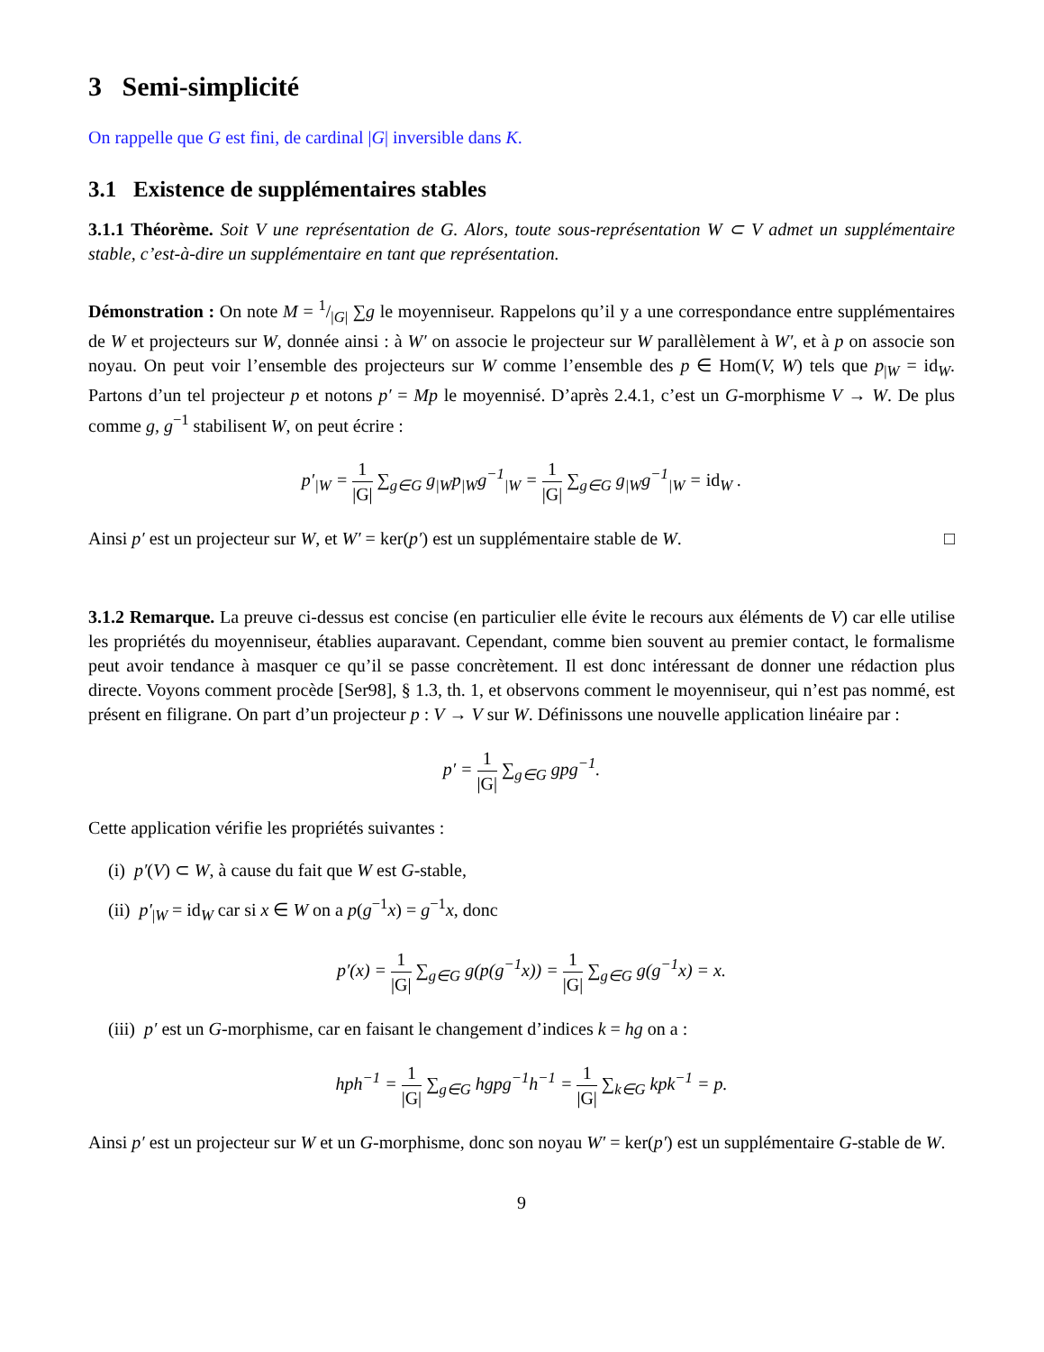3 Semi-simplicité
On rappelle que G est fini, de cardinal |G| inversible dans K.
3.1 Existence de supplémentaires stables
3.1.1 Théorème. Soit V une représentation de G. Alors, toute sous-représentation W ⊂ V admet un supplémentaire stable, c’est-à-dire un supplémentaire en tant que représentation.
Démonstration : On note M = 1/|G| ∑g le moyenniseur. Rappelons qu’il y a une correspondance entre supplémentaires de W et projecteurs sur W, donnée ainsi : à W′ on associe le projecteur sur W parallèlement à W′, et à p on associe son noyau. On peut voir l’ensemble des projecteurs sur W comme l’ensemble des p ∈ Hom(V, W) tels que p<sub>|W</sub> = id<sub>W</sub>. Partons d’un tel projecteur p et notons p′ = Mp le moyennisé. D’après 2.4.1, c’est un G-morphisme V → W. De plus comme g, g<sup>−1</sup> stabilisent W, on peut écrire :
p′<sub>|W</sub> = 1 |G| ∑<sub>g∈G</sub> g<sub>|W</sub>p<sub>|W</sub>g<sup>−1</sup><sub>|W</sub> = 1 |G| ∑<sub>g∈G</sub> g<sub>|W</sub>g<sup>−1</sup><sub>|W</sub> = id<sub>W</sub> .
Ainsi p′ est un projecteur sur W, et W′ = ker(p′) est un supplémentaire stable de W. □
3.1.2 Remarque. La preuve ci-dessus est concise (en particulier elle évite le recours aux éléments de V) car elle utilise les propriétés du moyenniseur, établies auparavant. Cependant, comme bien souvent au premier contact, le formalisme peut avoir tendance à masquer ce qu’il se passe concrètement. Il est donc intéressant de donner une rédaction plus directe. Voyons comment procède [Ser98], § 1.3, th. 1, et observons comment le moyenniseur, qui n’est pas nommé, est présent en filigrane. On part d’un projecteur p : V → V sur W. Définissons une nouvelle application linéaire par :
p′ = 1 |G| ∑<sub>g∈G</sub> gpg<sup>−1</sup>.
Cette application vérifie les propriétés suivantes :
(i) p′(V) ⊂ W, à cause du fait que W est G-stable,
(ii) p′<sub>|W</sub> = id<sub>W</sub> car si x ∈ W on a p(g<sup>−1</sup>x) = g<sup>−1</sup>x, donc
p′(x) = 1 |G| ∑<sub>g∈G</sub> g(p(g<sup>−1</sup>x)) = 1 |G| ∑<sub>g∈G</sub> g(g<sup>−1</sup>x) = x.
(iii) p′ est un G-morphisme, car en faisant le changement d’indices k = hg on a :
hph<sup>−1</sup> = 1 |G| ∑<sub>g∈G</sub> hgpg<sup>−1</sup>h<sup>−1</sup> = 1 |G| ∑<sub>k∈G</sub> kpk<sup>−1</sup> = p.
Ainsi p′ est un projecteur sur W et un G-morphisme, donc son noyau W′ = ker(p′) est un supplémentaire G-stable de W.
9